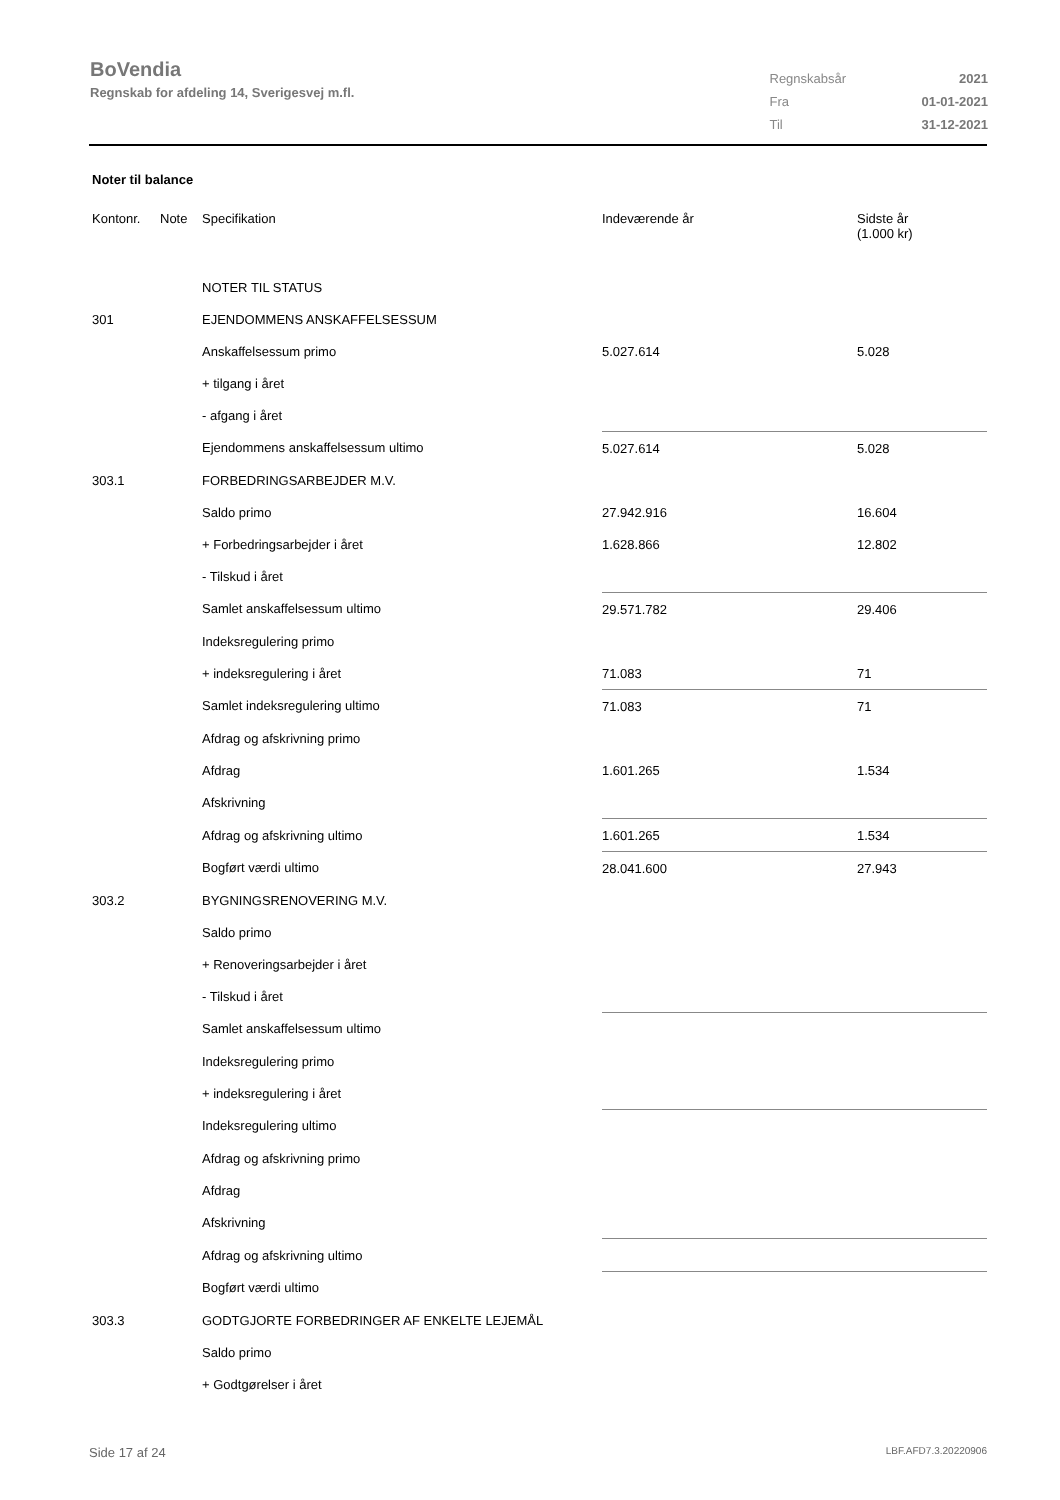BoVendia
Regnskab for afdeling 14, Sverigesvej m.fl.
| Regnskabsår | 2021 |
| Fra | 01-01-2021 |
| Til | 31-12-2021 |
Noter til balance
| Kontonr. | Note | Specifikation | Indeværende år | Sidste år (1.000 kr) |
| --- | --- | --- | --- | --- |
| | | NOTER TIL STATUS | | |
| 301 | | EJENDOMMENS ANSKAFFELSESSUM | | |
| | | Anskaffelsessum primo | 5.027.614 | 5.028 |
| | | + tilgang i året | | |
| | | - afgang i året | | |
| | | Ejendommens anskaffelsessum ultimo | 5.027.614 | 5.028 |
| 303.1 | | FORBEDRINGSARBEJDER M.V. | | |
| | | Saldo primo | 27.942.916 | 16.604 |
| | | + Forbedringsarbejder i året | 1.628.866 | 12.802 |
| | | - Tilskud i året | | |
| | | Samlet anskaffelsessum ultimo | 29.571.782 | 29.406 |
| | | Indeksregulering primo | | |
| | | + indeksregulering i året | 71.083 | 71 |
| | | Samlet indeksregulering ultimo | 71.083 | 71 |
| | | Afdrag og afskrivning primo | | |
| | | Afdrag | 1.601.265 | 1.534 |
| | | Afskrivning | | |
| | | Afdrag og afskrivning ultimo | 1.601.265 | 1.534 |
| | | Bogført værdi ultimo | 28.041.600 | 27.943 |
| 303.2 | | BYGNINGSRENOVERING M.V. | | |
| | | Saldo primo | | |
| | | + Renoveringsarbejder i året | | |
| | | - Tilskud i året | | |
| | | Samlet anskaffelsessum ultimo | | |
| | | Indeksregulering primo | | |
| | | + indeksregulering i året | | |
| | | Indeksregulering ultimo | | |
| | | Afdrag og afskrivning primo | | |
| | | Afdrag | | |
| | | Afskrivning | | |
| | | Afdrag og afskrivning ultimo | | |
| | | Bogført værdi ultimo | | |
| 303.3 | | GODTGJORTE FORBEDRINGER AF ENKELTE LEJEMÅL | | |
| | | Saldo primo | | |
| | | + Godtgørelser i året | | |
Side 17 af 24 LBF.AFD7.3.20220906